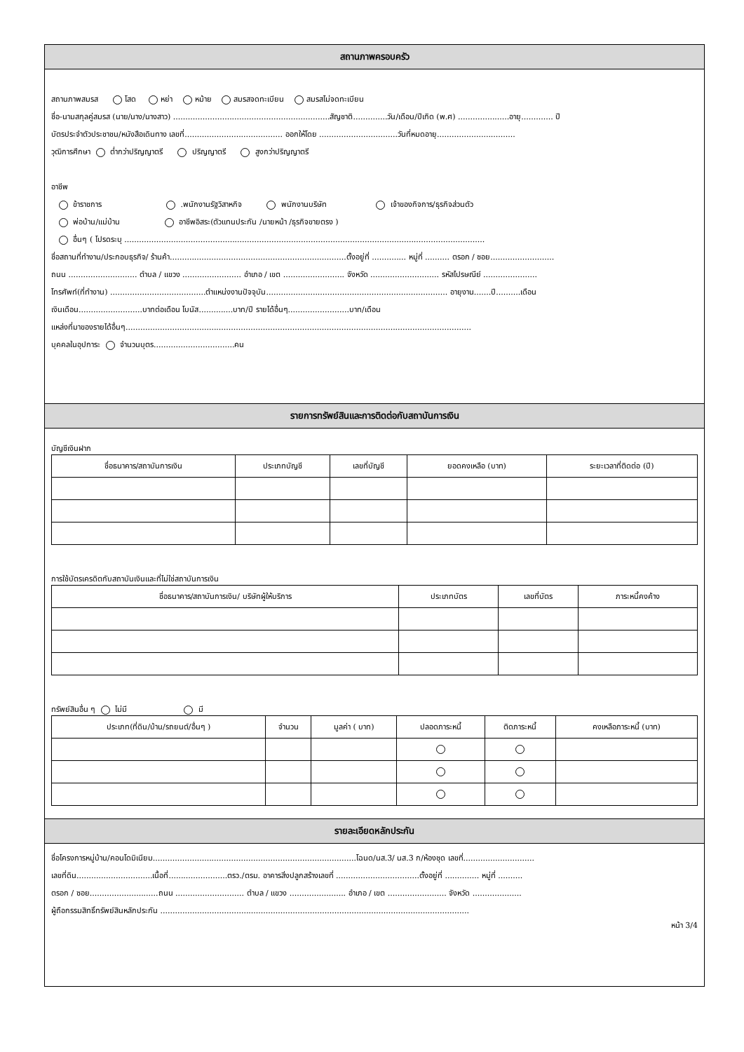สถานภาพครอบครัว
สถานภาพสมรส โสด หย่า หม้าย สมรสจดทะเบียน สมรสไม่จดทะเบียน
ชื่อ-นามสกุลคู่สมรส (นาย/นาง/นางสาว) ................................................................สัญชาติ..............วัน/เดือน/ปีเกิด (พ.ศ) .....................อายุ............. ปี
บัตรประจำตัวประชาชน/หนังสือเดินทาง เลขที่........................................ ออกให้โดย ................................วันที่หมดอายุ................................
วุฒิการศึกษา ต่ำกว่าปริญญาตรี ปริญญาตรี สูงกว่าปริญญาตรี
อาชีพ
ข้าราชการ .พนักงานรัฐวิสาหกิจ พนักงานบริษัท เจ้าของกิจการ/ธุรกิจส่วนตัว
พ่อบ้าน/แม่บ้าน อาชีพอิสระ(ตัวแทนประกัน /นายหน้า /ธุรกิจขายตรง )
อื่นๆ ( โปรดระบุ ...................................................................................................................................................
ชื่อสถานที่ทำงาน/ประกอบธุรกิจ/ ร้านค้า........................................................................ตั้งอยู่ที่ .............. หมู่ที่ .......... ตรอก / ซอย..........................
ถนน ............................ ตำบล / แขวง ........................ อำเภอ / เขต ......................... จังหวัด ............................ รหัสไปรษณีย์ ......................
โทรศัพท์(ที่ทำงาน) .......................................ตำแหน่งงานปัจจุบัน.......................................................................... อายุงาน.......ปี..........เดือน
เงินเดือน..........................บาทต่อเดือน โบนัส..............บาท/ปี รายได้อื่นๆ.........................บาท/เดือน
แหล่งที่มาของรายได้อื่นๆ.............................................................................................................................................
บุคคลในอุปการะ จำนวนบุตร.................................คน
รายการทรัพย์สินและการติดต่อกับสถาบันการเงิน
บัญชีเงินฝาก
| ชื่อธนาคาร/สถาบันการเงิน | ประเภทบัญชี | เลขที่บัญชี | ยอดคงเหลือ (บาท) | ระยะเวลาที่ติดต่อ (ปี) |
| --- | --- | --- | --- | --- |
การใช้บัตรเครดิตกับสถาบันเงินและที่ไม่ใช่สถาบันการเงิน
| ชื่อธนาคาร/สถาบันการเงิน/ บริษัทผู้ให้บริการ | ประเภทบัตร | เลขที่บัตร | ภาระหนี้คงค้าง |
| --- | --- | --- | --- |
ทรัพย์สินอื่น ๆ ไม่มี มี
| ประเภท(ที่ดิน/บ้าน/รถยนต์/อื่นๆ ) | จำนวน | มูลค่า ( บาท) | ปลอดภาระหนี้ | ติดภาระหนี้ | คงเหลือภาระหนี้ (บาท) |
| --- | --- | --- | --- | --- | --- |
รายละเอียดหลักประกัน
ชื่อโครงการหมู่บ้าน/คอนโดมิเนียม...................................................................................โฉนด/นส.3/ นส.3 ก/ห้องชุด เลขที่.............................
เลขที่ดิน...............................เนื้อที่........................ตรว./ตรม. อาคารสิ่งปลูกสร้างเลขที่ ..................................ตั้งอยู่ที่ .............. หมู่ที่ ..........
ตรอก / ซอย............................ถนน ............................ ตำบล / แขวง ....................... อำเภอ / เขต ........................ จังหวัด ....................
ผู้ถือกรรมสิทธิ์ทรัพย์สินหลักประกัน ..............................................................................................................................
หน้า 3/4